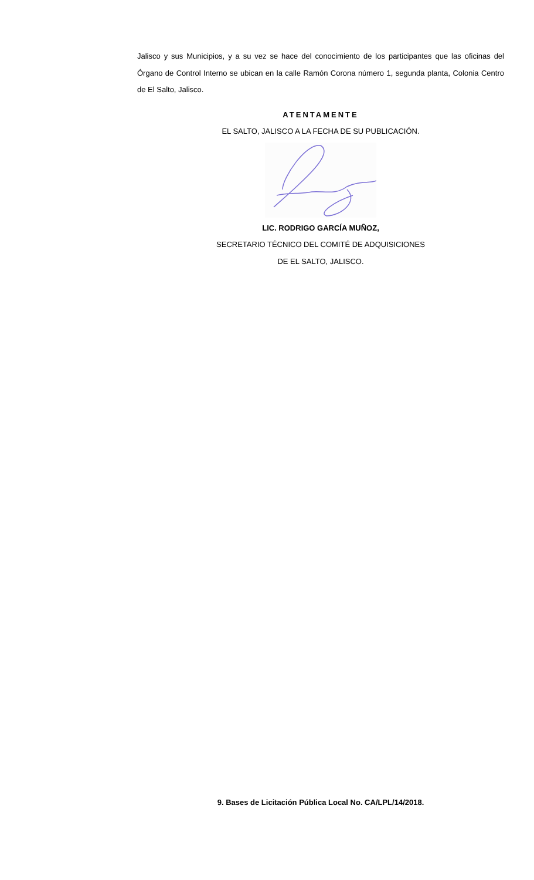Jalisco y sus Municipios, y a su vez se hace del conocimiento de los participantes que las oficinas del Órgano de Control Interno se ubican en la calle Ramón Corona número 1, segunda planta, Colonia Centro de El Salto, Jalisco.
ATENTAMENTE
EL SALTO, JALISCO A LA FECHA DE SU PUBLICACIÓN.
LIC. RODRIGO GARCÍA MUÑOZ,
SECRETARIO TÉCNICO DEL COMITÉ DE ADQUISICIONES
DE EL SALTO, JALISCO.
9. Bases de Licitación Pública Local No. CA/LPL/14/2018.